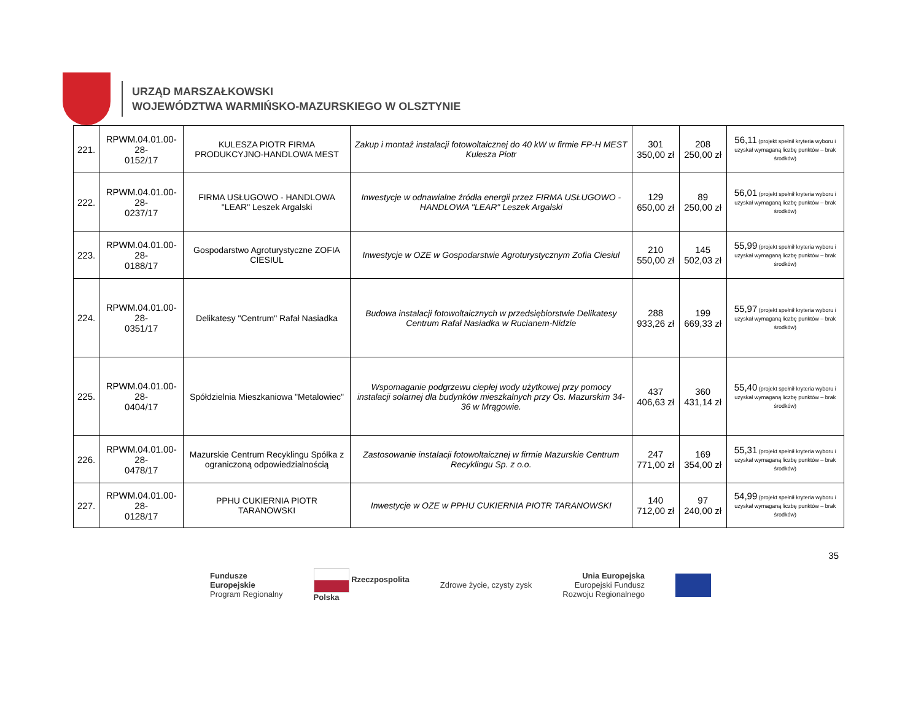URZĄD MARSZAŁKOWSKI
WOJEWÓDZTWA WARMIŃSKO-MAZURSKIEGO W OLSZTYNIE
| 221. | RPWM.04.01.00-28- 0152/17 | KULESZA PIOTR FIRMA PRODUKCYJNO-HANDLOWA MEST | Zakup i montaż instalacji fotowoltaicznej do 40 kW w firmie FP-H MEST Kulesza Piotr | 301 350,00 zł | 208 250,00 zł | 56,11 (projekt spełnił kryteria wyboru i uzyskał wymaganą liczbę punktów – brak środków) |
| 222. | RPWM.04.01.00-28- 0237/17 | FIRMA USŁUGOWO - HANDLOWA "LEAR" Leszek Argalski | Inwestycje w odnawialne źródła energii przez FIRMA USŁUGOWO - HANDLOWA "LEAR" Leszek Argalski | 129 650,00 zł | 89 250,00 zł | 56,01 (projekt spełnił kryteria wyboru i uzyskał wymaganą liczbę punktów – brak środków) |
| 223. | RPWM.04.01.00-28- 0188/17 | Gospodarstwo Agroturystyczne ZOFIA CIESIUL | Inwestycje w OZE w Gospodarstwie Agroturystycznym Zofia Ciesiul | 210 550,00 zł | 145 502,03 zł | 55,99 (projekt spełnił kryteria wyboru i uzyskał wymaganą liczbę punktów – brak środków) |
| 224. | RPWM.04.01.00-28- 0351/17 | Delikatesy "Centrum" Rafał Nasiadka | Budowa instalacji fotowoltaicznych w przedsiębiorstwie Delikatesy Centrum Rafał Nasiadka w Rucianem-Nidzie | 288 933,26 zł | 199 669,33 zł | 55,97 (projekt spełnił kryteria wyboru i uzyskał wymaganą liczbę punktów – brak środków) |
| 225. | RPWM.04.01.00-28- 0404/17 | Spółdzielnia Mieszkaniowa "Metalowiec" | Wspomaganie podgrzewu ciepłej wody użytkowej przy pomocy instalacji solarnej dla budynków mieszkalnych przy Os. Mazurskim 34-36 w Mrągowie. | 437 406,63 zł | 360 431,14 zł | 55,40 (projekt spełnił kryteria wyboru i uzyskał wymaganą liczbę punktów – brak środków) |
| 226. | RPWM.04.01.00-28- 0478/17 | Mazurskie Centrum Recyklingu Spółka z ograniczoną odpowiedzialnością | Zastosowanie instalacji fotowoltaicznej w firmie Mazurskie Centrum Recyklingu Sp. z o.o. | 247 771,00 zł | 169 354,00 zł | 55,31 (projekt spełnił kryteria wyboru i uzyskał wymaganą liczbę punktów – brak środków) |
| 227. | RPWM.04.01.00-28- 0128/17 | PPHU CUKIERNIA PIOTR TARANOWSKI | Inwestycje w OZE w PPHU CUKIERNIA PIOTR TARANOWSKI | 140 712,00 zł | 97 240,00 zł | 54,99 (projekt spełnił kryteria wyboru i uzyskał wymaganą liczbę punktów – brak środków) |
35
Fundusze
Europejskie
Program Regionalny
Rzeczpospolita
Polska
Zdrowe życie, czysty zysk
Unia Europejska
Europejski Fundusz
Rozwoju Regionalnego